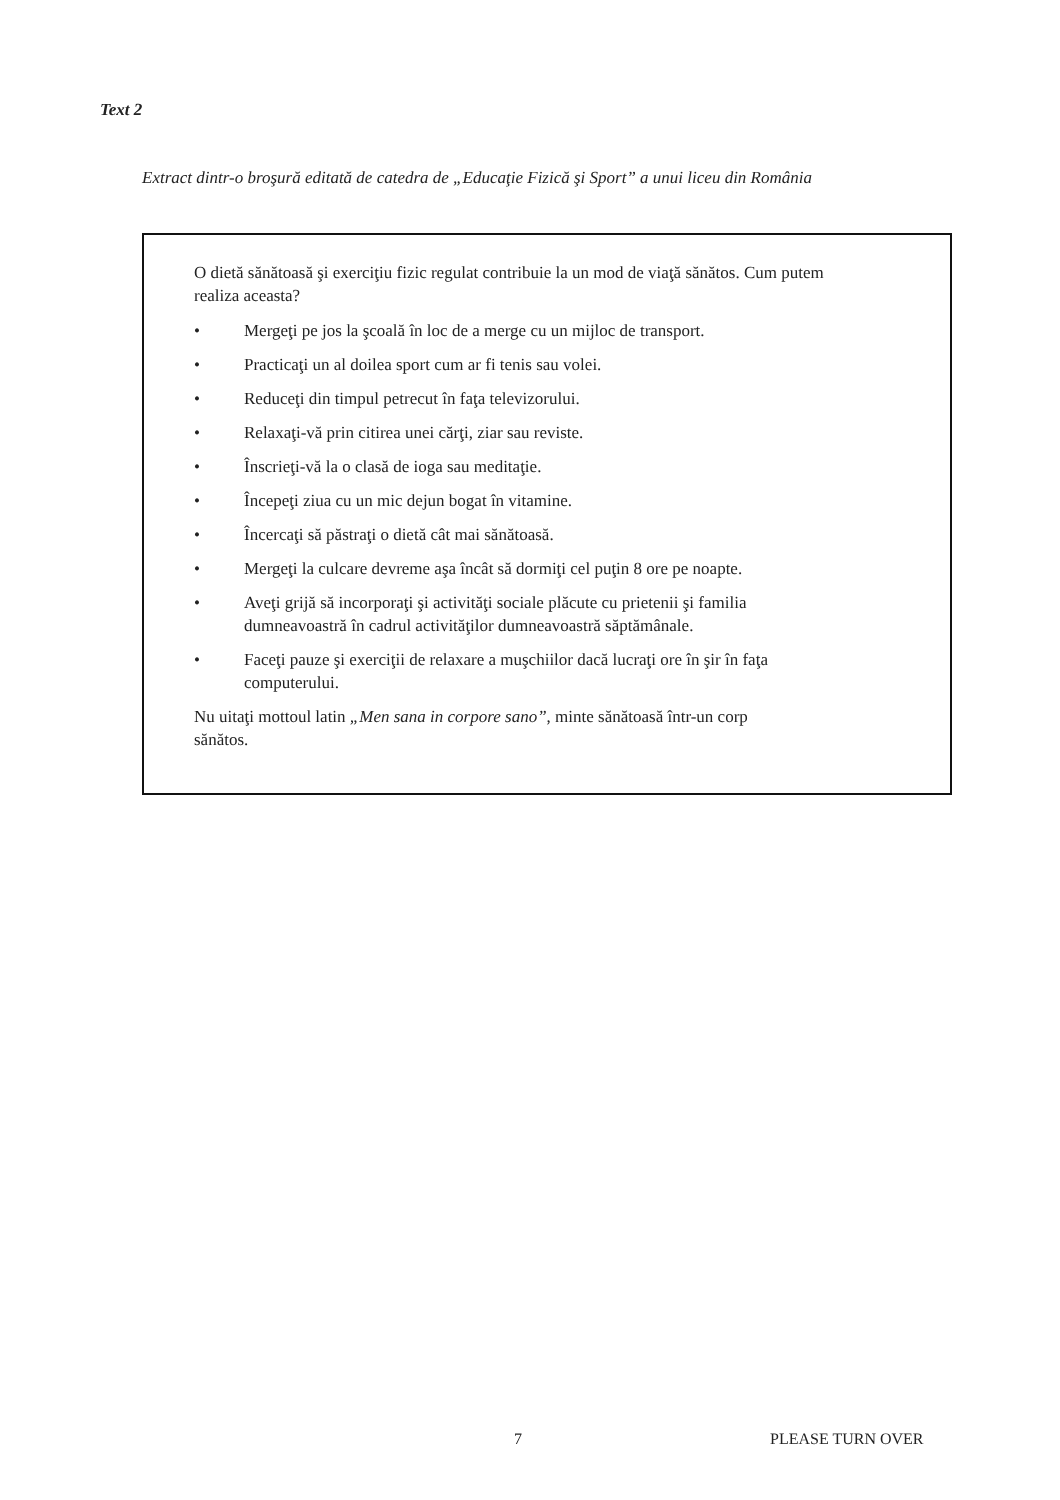Text 2
Extract dintr-o broşură editată de catedra de „Educaţie Fizică şi Sport” a unui liceu din România
O dietă sănătoasă şi exerciţiu fizic regulat contribuie la un mod de viaţă sănătos. Cum putem realiza aceasta?
• Mergeţi pe jos la şcoală în loc de a merge cu un mijloc de transport.
• Practicaţi un al doilea sport cum ar fi tenis sau volei.
• Reduceţi din timpul petrecut în faţa televizorului.
• Relaxaţi-vă prin citirea unei cărţi, ziar sau reviste.
• Înscrieţi-vă la o clasă de ioga sau meditaţie.
• Începeţi ziua cu un mic dejun bogat în vitamine.
• Încercaţi să păstraţi o dietă cât mai sănătoasă.
• Mergeţi la culcare devreme aşa încât să dormiţi cel puţin 8 ore pe noapte.
• Aveţi grijă să incorporaţi şi activităţi sociale plăcute cu prietenii şi familia dumneavoastră în cadrul activităţilor dumneavoastră săptămânale.
• Faceţi pauze şi exerciţii de relaxare a muşchiilor dacă lucraţi ore în şir în faţa computerului.
Nu uitaţi mottoul latin „Men sana in corpore sano”, minte sănătoasă într-un corp sănătos.
7 PLEASE TURN OVER